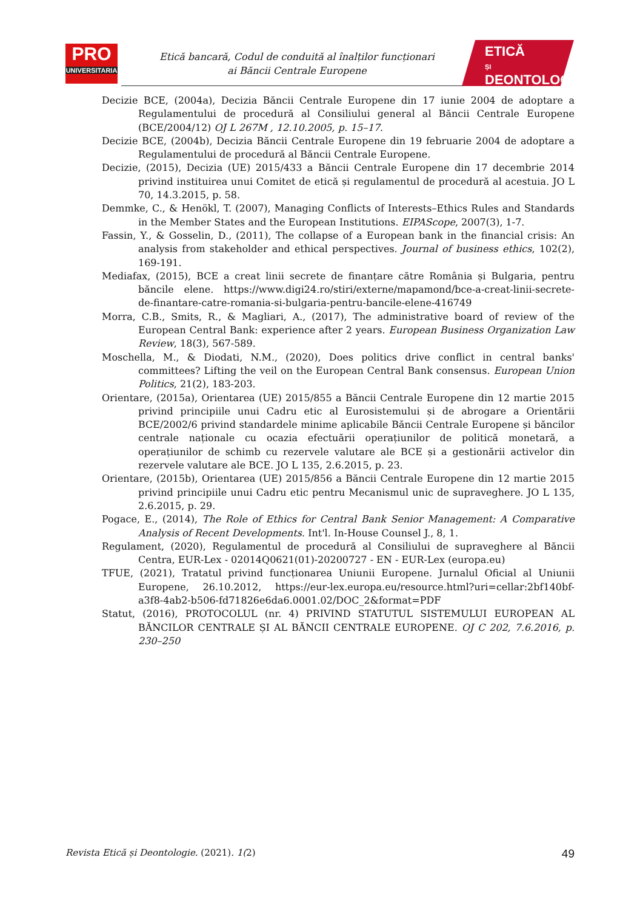PRO
UNIVERSITARIA
Etică bancară, Codul de conduită al înalților funcționari
ai Băncii Centrale Europene
ETICĂ
ȘI
DEONTOLOGIE
Decizie BCE, (2004a), Decizia Băncii Centrale Europene din 17 iunie 2004 de adoptare a Regulamentului de procedură al Consiliului general al Băncii Centrale Europene (BCE/2004/12) OJ L 267M , 12.10.2005, p. 15–17.
Decizie BCE, (2004b), Decizia Băncii Centrale Europene din 19 februarie 2004 de adoptare a Regulamentului de procedură al Băncii Centrale Europene.
Decizie, (2015), Decizia (UE) 2015/433 a Băncii Centrale Europene din 17 decembrie 2014 privind instituirea unui Comitet de etică și regulamentul de procedură al acestuia. JO L 70, 14.3.2015, p. 58.
Demmke, C., & Henökl, T. (2007), Managing Conflicts of Interests–Ethics Rules and Standards in the Member States and the European Institutions. EIPAScope, 2007(3), 1-7.
Fassin, Y., & Gosselin, D., (2011), The collapse of a European bank in the financial crisis: An analysis from stakeholder and ethical perspectives. Journal of business ethics, 102(2), 169-191.
Mediafax, (2015), BCE a creat linii secrete de finanțare către România și Bulgaria, pentru băncile elene. https://www.digi24.ro/stiri/externe/mapamond/bce-a-creat-linii-secrete-de-finantare-catre-romania-si-bulgaria-pentru-bancile-elene-416749
Morra, C.B., Smits, R., & Magliari, A., (2017), The administrative board of review of the European Central Bank: experience after 2 years. European Business Organization Law Review, 18(3), 567-589.
Moschella, M., & Diodati, N.M., (2020), Does politics drive conflict in central banks' committees? Lifting the veil on the European Central Bank consensus. European Union Politics, 21(2), 183-203.
Orientare, (2015a), Orientarea (UE) 2015/855 a Băncii Centrale Europene din 12 martie 2015 privind principiile unui Cadru etic al Eurosistemului și de abrogare a Orientării BCE/2002/6 privind standardele minime aplicabile Băncii Centrale Europene și băncilor centrale naționale cu ocazia efectuării operațiunilor de politică monetară, a operațiunilor de schimb cu rezervele valutare ale BCE și a gestionării activelor din rezervele valutare ale BCE. JO L 135, 2.6.2015, p. 23.
Orientare, (2015b), Orientarea (UE) 2015/856 a Băncii Centrale Europene din 12 martie 2015 privind principiile unui Cadru etic pentru Mecanismul unic de supraveghere. JO L 135, 2.6.2015, p. 29.
Pogace, E., (2014), The Role of Ethics for Central Bank Senior Management: A Comparative Analysis of Recent Developments. Int'l. In-House Counsel J., 8, 1.
Regulament, (2020), Regulamentul de procedură al Consiliului de supraveghere al Băncii Centra, EUR-Lex - 02014Q0621(01)-20200727 - EN - EUR-Lex (europa.eu)
TFUE, (2021), Tratatul privind funcționarea Uniunii Europene. Jurnalul Oficial al Uniunii Europene, 26.10.2012, https://eur-lex.europa.eu/resource.html?uri=cellar:2bf140bf-a3f8-4ab2-b506-fd71826e6da6.0001.02/DOC_2&format=PDF
Statut, (2016), PROTOCOLUL (nr. 4) PRIVIND STATUTUL SISTEMULUI EUROPEAN AL BĂNCILOR CENTRALE ȘI AL BĂNCII CENTRALE EUROPENE. OJ C 202, 7.6.2016, p. 230–250
Revista Etică și Deontologie. (2021). 1(2) 49